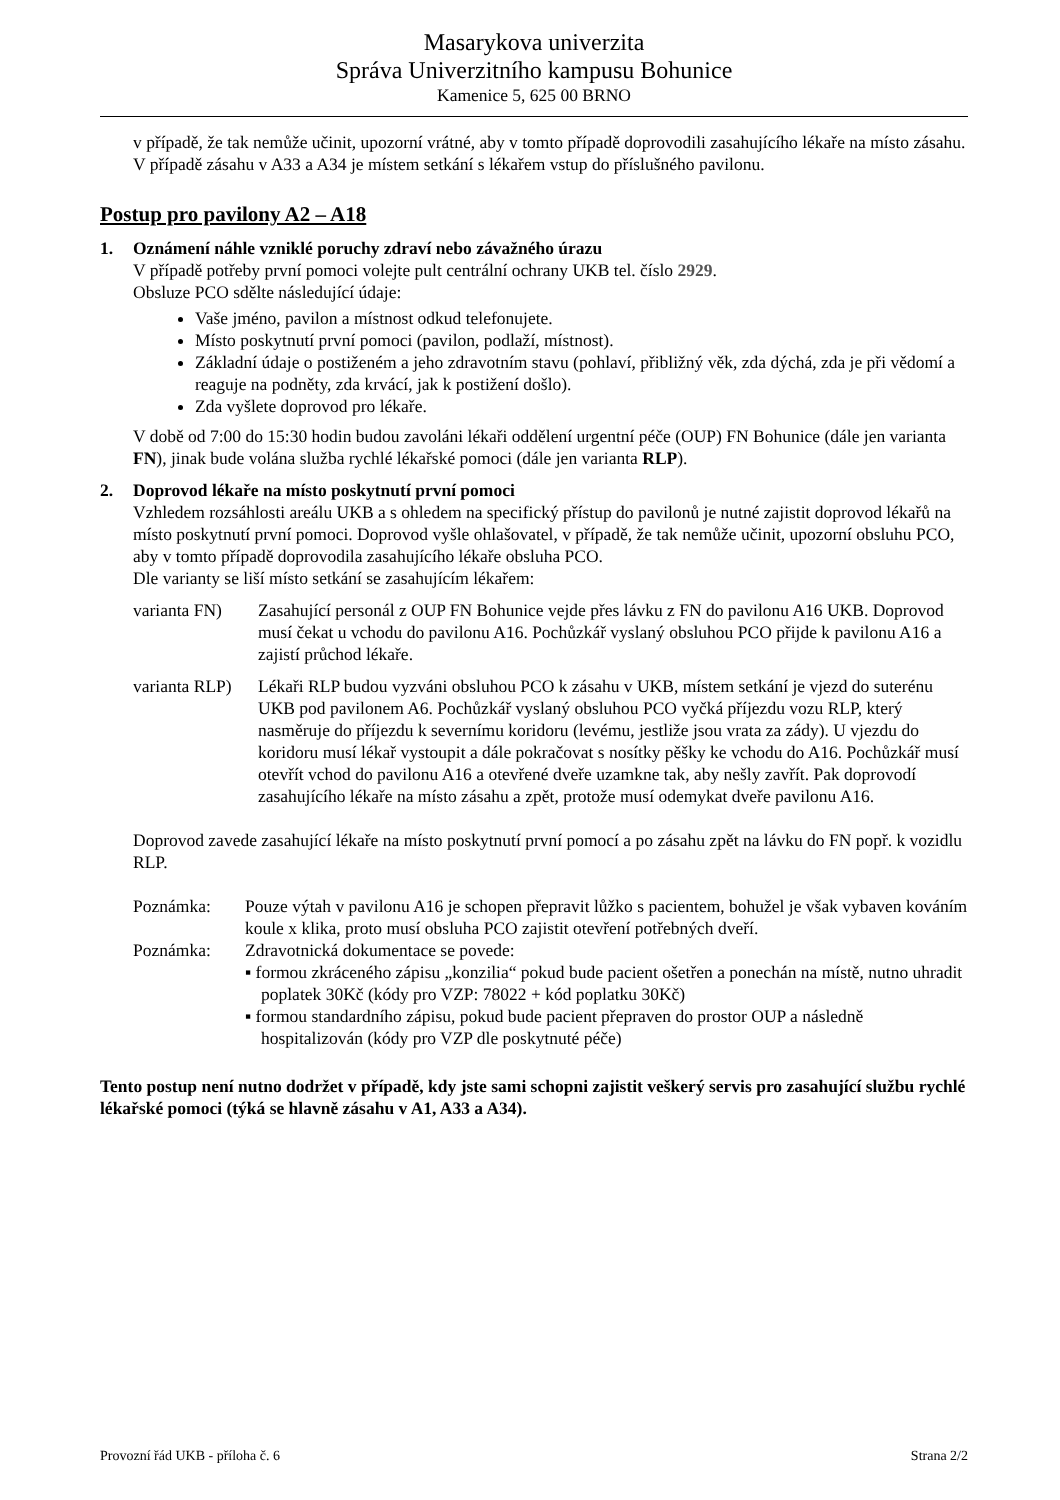Masarykova univerzita
Správa Univerzitního kampusu Bohunice
Kamenice 5, 625 00 BRNO
v případě, že tak nemůže učinit, upozorní vrátné, aby v tomto případě doprovodili zasahujícího lékaře na místo zásahu.
V případě zásahu v A33 a A34 je místem setkání s lékařem vstup do příslušného pavilonu.
Postup pro pavilony A2 – A18
1. Oznámení náhle vzniklé poruchy zdraví nebo závažného úrazu
V případě potřeby první pomoci volejte pult centrální ochrany UKB tel. číslo 2929.
Obsluze PCO sdělte následující údaje:
Vaše jméno, pavilon a místnost odkud telefonujete.
Místo poskytnutí první pomoci (pavilon, podlaží, místnost).
Základní údaje o postiženém a jeho zdravotním stavu (pohlaví, přibližný věk, zda dýchá, zda je při vědomí a reaguje na podněty, zda krvácí, jak k postižení došlo).
Zda vyšlete doprovod pro lékaře.
V době od 7:00 do 15:30 hodin budou zavoláni lékaři oddělení urgentní péče (OUP) FN Bohunice (dále jen varianta FN), jinak bude volána služba rychlé lékařské pomoci (dále jen varianta RLP).
2. Doprovod lékaře na místo poskytnutí první pomoci
Vzhledem rozsáhlosti areálu UKB a s ohledem na specifický přístup do pavilonů je nutné zajistit doprovod lékařů na místo poskytnutí první pomoci. Doprovod vyšle ohlašovatel, v případě, že tak nemůže učinit, upozorní obsluhu PCO, aby v tomto případě doprovodila zasahujícího lékaře obsluha PCO.
Dle varianty se liší místo setkání se zasahujícím lékařem:
varianta FN)
Zasahující personál z OUP FN Bohunice vejde přes lávku z FN do pavilonu A16 UKB. Doprovod musí čekat u vchodu do pavilonu A16. Pochůzkář vyslaný obsluhou PCO přijde k pavilonu A16 a zajistí průchod lékaře.
varianta RLP)
Lékaři RLP budou vyzváni obsluhou PCO k zásahu v UKB, místem setkání je vjezd do suterénu UKB pod pavilonem A6. Pochůzkář vyslaný obsluhou PCO vyčká příjezdu vozu RLP, který nasměruje do příjezdu k severnímu koridoru (levému, jestliže jsou vrata za zády). U vjezdu do koridoru musí lékař vystoupit a dále pokračovat s nosítky pěšky ke vchodu do A16. Pochůzkář musí otevřít vchod do pavilonu A16 a otevřené dveře uzamkne tak, aby nešly zavřít. Pak doprovodí zasahujícího lékaře na místo zásahu a zpět, protože musí odemykat dveře pavilonu A16.
Doprovod zavede zasahující lékaře na místo poskytnutí první pomocí a po zásahu zpět na lávku do FN popř. k vozidlu RLP.
Poznámka: Pouze výtah v pavilonu A16 je schopen přepravit lůžko s pacientem, bohužel je však vybaven kováním koule x klika, proto musí obsluha PCO zajistit otevření potřebných dveří.
Poznámka: Zdravotnická dokumentace se povede:
▪ formou zkráceného zápisu „konzilia“ pokud bude pacient ošetřen a ponechán na místě, nutno uhradit poplatek 30Kč (kódy pro VZP: 78022 + kód poplatku 30Kč)
▪ formou standardního zápisu, pokud bude pacient přepraven do prostor OUP a následně hospitalizován (kódy pro VZP dle poskytnuté péče)
Tento postup není nutno dodržet v případě, kdy jste sami schopni zajistit veškerý servis pro zasahující službu rychlé lékařské pomoci (týká se hlavně zásahu v A1, A33 a A34).
Provozní řád UKB - příloha č. 6 Strana 2/2